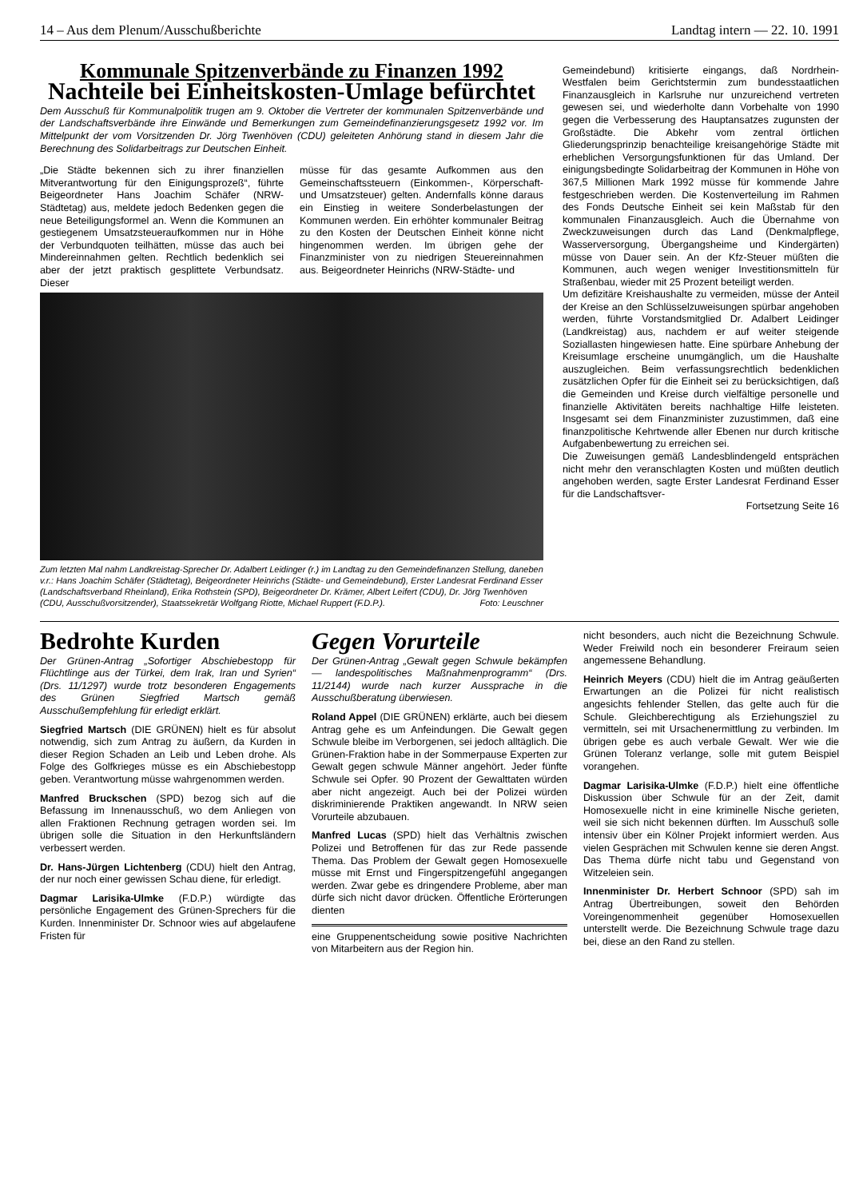14 – Aus dem Plenum/Ausschußberichte Landtag intern — 22. 10. 1991
Kommunale Spitzenverbände zu Finanzen 1992
Nachteile bei Einheitskosten-Umlage befürchtet
Dem Ausschuß für Kommunalpolitik trugen am 9. Oktober die Vertreter der kommunalen Spitzenverbände und der Landschaftsverbände ihre Einwände und Bemerkungen zum Gemeindefinanzierungsgesetz 1992 vor. Im Mittelpunkt der vom Vorsitzenden Dr. Jörg Twenhöven (CDU) geleiteten Anhörung stand in diesem Jahr die Berechnung des Solidarbeitrags zur Deutschen Einheit.
„Die Städte bekennen sich zu ihrer finanziellen Mitverantwortung für den Einigungsprozeß“, führte Beigeordneter Hans Joachim Schäfer (NRW-Städtetag) aus, meldete jedoch Bedenken gegen die neue Beteiligungsformel an. Wenn die Kommunen an gestiegenem Umsatzsteueraufkommen nur in Höhe der Verbundquoten teilhätten, müsse das auch bei Mindereinnahmen gelten. Rechtlich bedenklich sei aber der jetzt praktisch gesplittete Verbundsatz. Dieser
müsse für das gesamte Aufkommen aus den Gemeinschaftssteuern (Einkommen-, Körperschaft- und Umsatzsteuer) gelten. Andernfalls könne daraus ein Einstieg in weitere Sonderbelastungen der Kommunen werden. Ein erhöhter kommunaler Beitrag zu den Kosten der Deutschen Einheit könne nicht hingenommen werden. Im übrigen gehe der Finanzminister von zu niedrigen Steuereinnahmen aus. Beigeordneter Heinrichs (NRW-Städte- und
Zum letzten Mal nahm Landkreistag-Sprecher Dr. Adalbert Leidinger (r.) im Landtag zu den Gemeindefinanzen Stellung, daneben v.r.: Hans Joachim Schäfer (Städtetag), Beigeordneter Heinrichs (Städte- und Gemeindebund), Erster Landesrat Ferdinand Esser (Landschaftsverband Rheinland), Erika Rothstein (SPD), Beigeordneter Dr. Krämer, Albert Leifert (CDU), Dr. Jörg Twenhöven (CDU, Ausschußvorsitzender), Staatssekretär Wolfgang Riotte, Michael Ruppert (F.D.P.). Foto: Leuschner
Gemeindebund) kritisierte eingangs, daß Nordrhein-Westfalen beim Gerichtstermin zum bundesstaatlichen Finanzausgleich in Karlsruhe nur unzureichend vertreten gewesen sei, und wiederholte dann Vorbehalte von 1990 gegen die Verbesserung des Hauptansatzes zugunsten der Großstädte. Die Abkehr vom zentral örtlichen Gliederungsprinzip benachteilige kreisangehörige Städte mit erheblichen Versorgungsfunktionen für das Umland. Der einigungsbedingte Solidarbeitrag der Kommunen in Höhe von 367,5 Millionen Mark 1992 müsse für kommende Jahre festgeschrieben werden. Die Kostenverteilung im Rahmen des Fonds Deutsche Einheit sei kein Maßstab für den kommunalen Finanzausgleich. Auch die Übernahme von Zweckzuweisungen durch das Land (Denkmalpflege, Wasserversorgung, Übergangsheime und Kindergärten) müsse von Dauer sein. An der Kfz-Steuer müßten die Kommunen, auch wegen weniger Investitionsmitteln für Straßenbau, wieder mit 25 Prozent beteiligt werden.
Um defizitäre Kreishaushalte zu vermeiden, müsse der Anteil der Kreise an den Schlüsselzuweisungen spürbar angehoben werden, führte Vorstandsmitglied Dr. Adalbert Leidinger (Landkreistag) aus, nachdem er auf weiter steigende Soziallasten hingewiesen hatte. Eine spürbare Anhebung der Kreisumlage erscheine unumgänglich, um die Haushalte auszugleichen. Beim verfassungsrechtlich bedenklichen zusätzlichen Opfer für die Einheit sei zu berücksichtigen, daß die Gemeinden und Kreise durch vielfältige personelle und finanzielle Aktivitäten bereits nachhaltige Hilfe leisteten. Insgesamt sei dem Finanzminister zuzustimmen, daß eine finanzpolitische Kehrtwende aller Ebenen nur durch kritische Aufgabenbewertung zu erreichen sei.
Die Zuweisungen gemäß Landesblindengeld entsprächen nicht mehr den veranschlagten Kosten und müßten deutlich angehoben werden, sagte Erster Landesrat Ferdinand Esser für die Landschaftsver-
Fortsetzung Seite 16
Bedrohte Kurden
Der Grünen-Antrag „Sofortiger Abschiebestopp für Flüchtlinge aus der Türkei, dem Irak, Iran und Syrien“ (Drs. 11/1297) wurde trotz besonderen Engagements des Grünen Siegfried Martsch gemäß Ausschußempfehlung für erledigt erklärt.
Siegfried Martsch (DIE GRÜNEN) hielt es für absolut notwendig, sich zum Antrag zu äußern, da Kurden in dieser Region Schaden an Leib und Leben drohe. Als Folge des Golfkrieges müsse es ein Abschiebestopp geben. Verantwortung müsse wahrgenommen werden.
Manfred Bruckschen (SPD) bezog sich auf die Befassung im Innenausschuß, wo dem Anliegen von allen Fraktionen Rechnung getragen worden sei. Im übrigen solle die Situation in den Herkunftsländern verbessert werden.
Dr. Hans-Jürgen Lichtenberg (CDU) hielt den Antrag, der nur noch einer gewissen Schau diene, für erledigt.
Dagmar Larisika-Ulmke (F.D.P.) würdigte das persönliche Engagement des Grünen-Sprechers für die Kurden. Innenminister Dr. Schnoor wies auf abgelaufene Fristen für
Gegen Vorurteile
Der Grünen-Antrag „Gewalt gegen Schwule bekämpfen — landespolitisches Maßnahmenprogramm“ (Drs. 11/2144) wurde nach kurzer Aussprache in die Ausschußberatung überwiesen.
Roland Appel (DIE GRÜNEN) erklärte, auch bei diesem Antrag gehe es um Anfeindungen. Die Gewalt gegen Schwule bleibe im Verborgenen, sei jedoch alltäglich. Die Grünen-Fraktion habe in der Sommerpause Experten zur Gewalt gegen schwule Männer angehört. Jeder fünfte Schwule sei Opfer. 90 Prozent der Gewalttaten würden aber nicht angezeigt. Auch bei der Polizei würden diskriminierende Praktiken angewandt. In NRW seien Vorurteile abzubauen.
Manfred Lucas (SPD) hielt das Verhältnis zwischen Polizei und Betroffenen für das zur Rede passende Thema. Das Problem der Gewalt gegen Homosexuelle müsse mit Ernst und Fingerspitzengefühl angegangen werden. Zwar gebe es dringendere Probleme, aber man dürfe sich nicht davor drücken. Öffentliche Erörterungen dienten
eine Gruppenentscheidung sowie positive Nachrichten von Mitarbeitern aus der Region hin.
nicht besonders, auch nicht die Bezeichnung Schwule. Weder Freiwild noch ein besonderer Freiraum seien angemessene Behandlung.
Heinrich Meyers (CDU) hielt die im Antrag geäußerten Erwartungen an die Polizei für nicht realistisch angesichts fehlender Stellen, das gelte auch für die Schule. Gleichberechtigung als Erziehungsziel zu vermitteln, sei mit Ursachenermittlung zu verbinden. Im übrigen gebe es auch verbale Gewalt. Wer wie die Grünen Toleranz verlange, solle mit gutem Beispiel vorangehen.
Dagmar Larisika-Ulmke (F.D.P.) hielt eine öffentliche Diskussion über Schwule für an der Zeit, damit Homosexuelle nicht in eine kriminelle Nische gerieten, weil sie sich nicht bekennen dürften. Im Ausschuß solle intensiv über ein Kölner Projekt informiert werden. Aus vielen Gesprächen mit Schwulen kenne sie deren Angst. Das Thema dürfe nicht tabu und Gegenstand von Witzeleien sein.
Innenminister Dr. Herbert Schnoor (SPD) sah im Antrag Übertreibungen, soweit den Behörden Voreingenommenheit gegenüber Homosexuellen unterstellt werde. Die Bezeichnung Schwule trage dazu bei, diese an den Rand zu stellen.